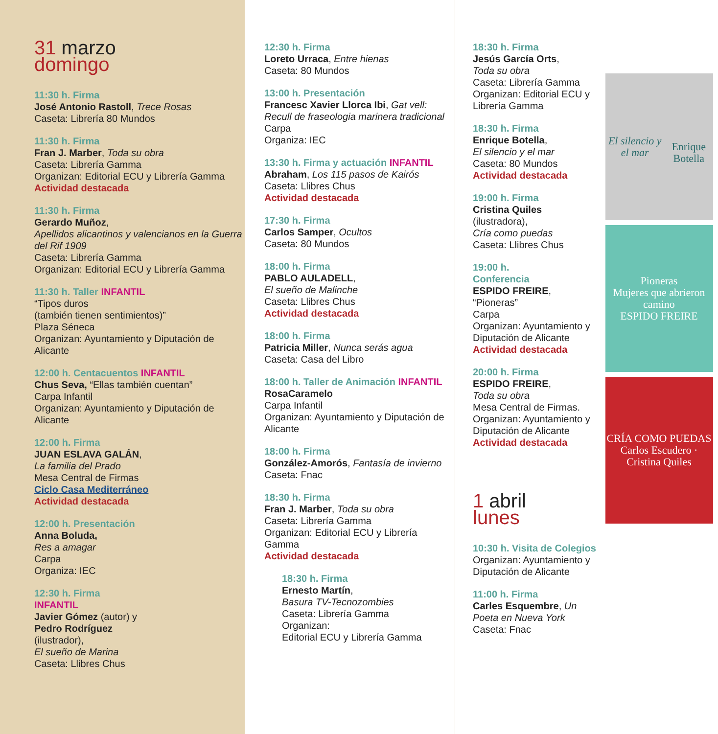31 marzo
domingo
11:30 h. Firma
José Antonio Rastoll, Trece Rosas
Caseta: Librería 80 Mundos
11:30 h. Firma
Fran J. Marber, Toda su obra
Caseta: Librería Gamma
Organizan: Editorial ECU y Librería Gamma
Actividad destacada
11:30 h. Firma
Gerardo Muñoz,
Apellidos alicantinos y valencianos en la Guerra del Rif 1909
Caseta: Librería Gamma
Organizan: Editorial ECU y Librería Gamma
11:30 h. Taller INFANTIL
“Tipos duros
(también tienen sentimientos)”
Plaza Séneca
Organizan: Ayuntamiento y Diputación de Alicante
12:00 h. Centacuentos INFANTIL
Chus Seva, “Ellas también cuentan”
Carpa Infantil
Organizan: Ayuntamiento y Diputación de Alicante
12:00 h. Firma
JUAN ESLAVA GALÁN,
La familia del Prado
Mesa Central de Firmas
Ciclo Casa Mediterráneo
Actividad destacada
12:00 h. Presentación
Anna Boluda,
Res a amagar
Carpa
Organiza: IEC
12:30 h. Firma
INFANTIL
Javier Gómez (autor) y Pedro Rodríguez (ilustrador),
El sueño de Marina
Caseta: Llibres Chus
12:30 h. Firma
Loreto Urraca, Entre hienas
Caseta: 80 Mundos
13:00 h. Presentación
Francesc Xavier Llorca Ibi, Gat vell: Recull de fraseologia marinera tradicional
Carpa
Organiza: IEC
13:30 h. Firma y actuación INFANTIL
Abraham, Los 115 pasos de Kairós
Caseta: Llibres Chus
Actividad destacada
17:30 h. Firma
Carlos Samper, Ocultos
Caseta: 80 Mundos
18:00 h. Firma
PABLO AULADELL,
El sueño de Malinche
Caseta: Llibres Chus
Actividad destacada
18:00 h. Firma
Patricia Miller, Nunca serás agua
Caseta: Casa del Libro
18:00 h. Taller de Animación INFANTIL
RosaCaramelo
Carpa Infantil
Organizan: Ayuntamiento y Diputación de Alicante
18:00 h. Firma
González-Amorós, Fantasía de invierno
Caseta: Fnac
18:30 h. Firma
Fran J. Marber, Toda su obra
Caseta: Librería Gamma
Organizan: Editorial ECU y Librería Gamma
Actividad destacada
18:30 h. Firma
Ernesto Martín,
Basura TV-Tecnozombies
Caseta: Librería Gamma
Organizan:
Editorial ECU y Librería Gamma
18:30 h. Firma
Jesús García Orts,
Toda su obra
Caseta: Librería Gamma
Organizan: Editorial ECU y Librería Gamma
18:30 h. Firma
Enrique Botella,
El silencio y el mar
Caseta: 80 Mundos
Actividad destacada
19:00 h. Firma
Cristina Quiles
(ilustradora),
Cría como puedas
Caseta: Llibres Chus
19:00 h.
Conferencia
ESPIDO FREIRE,
“Pioneras”
Carpa
Organizan: Ayuntamiento y Diputación de Alicante
Actividad destacada
20:00 h. Firma
ESPIDO FREIRE,
Toda su obra
Mesa Central de Firmas.
Organizan: Ayuntamiento y Diputación de Alicante
Actividad destacada
1 abril
lunes
10:30 h. Visita de Colegios
Organizan: Ayuntamiento y Diputación de Alicante
11:00 h. Firma
Carles Esquembre, Un Poeta en Nueva York
Caseta: Fnac
El silencio y el mar
Enrique Botella
Pioneras
Mujeres que abrieron camino
ESPIDO FREIRE
CRÍA COMO PUEDAS
Carlos Escudero · Cristina Quiles